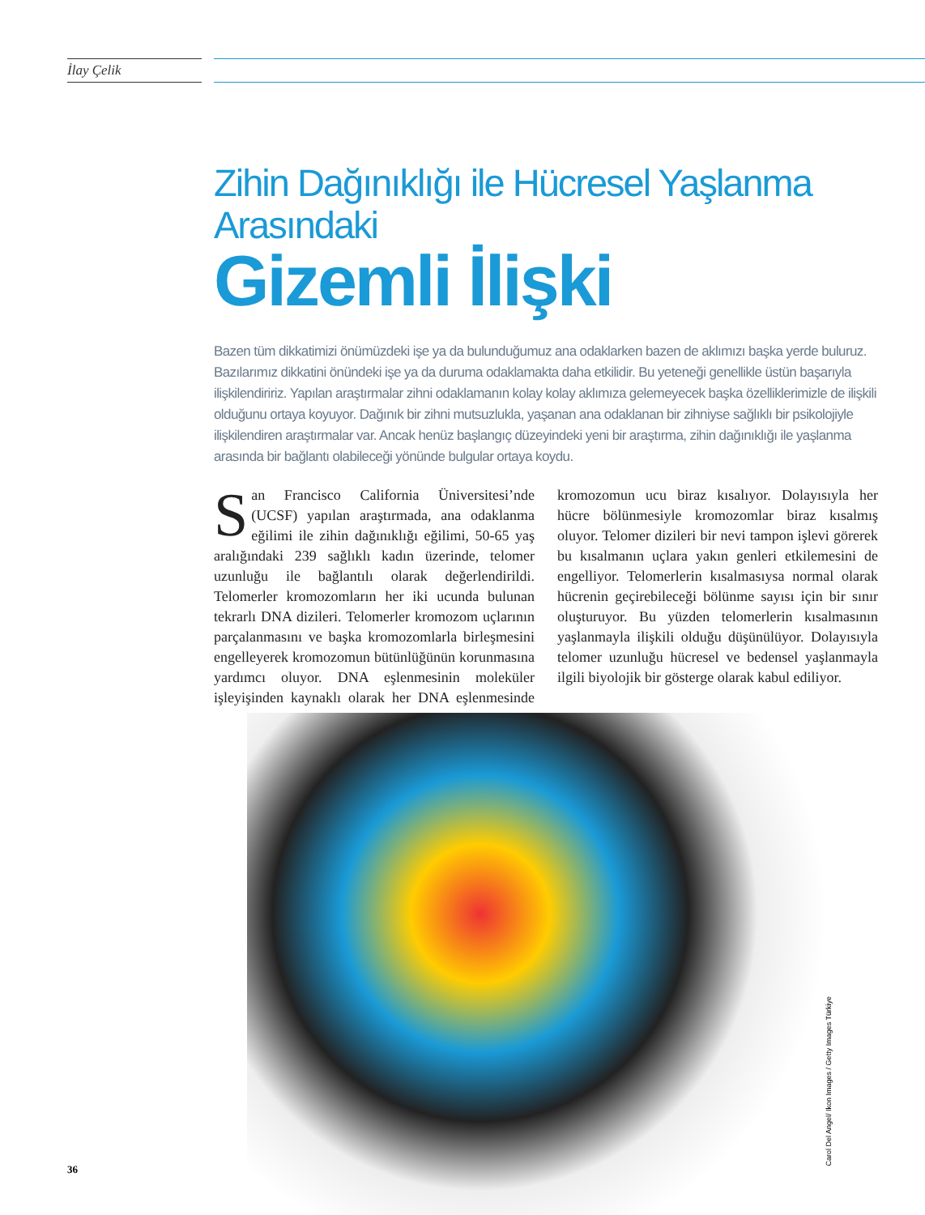İlay Çelik
Zihin Dağınıklığı ile Hücresel Yaşlanma Arasındaki
Gizemli İlişki
Bazen tüm dikkatimizi önümüzdeki işe ya da bulunduğumuz ana odaklarken bazen de aklımızı başka yerde buluruz. Bazılarımız dikkatini önündeki işe ya da duruma odaklamakta daha etkilidir. Bu yeteneği genellikle üstün başarıyla ilişkilendiririz. Yapılan araştırmalar zihni odaklamanın kolay kolay aklımıza gelemeyecek başka özelliklerimizle de ilişkili olduğunu ortaya koyuyor. Dağınık bir zihni mutsuzlukla, yaşanan ana odaklanan bir zihniyse sağlıklı bir psikolojiyle ilişkilendiren araştırmalar var. Ancak henüz başlangıç düzeyindeki yeni bir araştırma, zihin dağınıklığı ile yaşlanma arasında bir bağlantı olabileceği yönünde bulgular ortaya koydu.
San Francisco California Üniversitesi’nde (UCSF) yapılan araştırmada, ana odaklanma eğilimi ile zihin dağınıklığı eğilimi, 50-65 yaş aralığındaki 239 sağlıklı kadın üzerinde, telomer uzunluğu ile bağlantılı olarak değerlendirildi. Telomerler kromozomların her iki ucunda bulunan tekrarlı DNA dizileri. Telomerler kromozom uçlarının parçalanmasını ve başka kromozomlarla birleşmesini engelleyerek kromozomun bütünlüğünün korunmasına yardımcı oluyor. DNA eşlenmesinin moleküler işleyişinden kaynaklı olarak her DNA eşlenmesinde kromozomun ucu biraz kısalıyor. Dolayısıyla her hücre bölünmesiyle kromozomlar biraz kısalmış oluyor. Telomer dizileri bir nevi tampon işlevi görerek bu kısalmanın uçlara yakın genleri etkilemesini de engelliyor. Telomerlerin kısalmasıysa normal olarak hücrenin geçirebileceği bölünme sayısı için bir sınır oluşturuyor. Bu yüzden telomerlerin kısalmasının yaşlanmayla ilişkili olduğu düşünülüyor. Dolayısıyla telomer uzunluğu hücresel ve bedensel yaşlanmayla ilgili biyolojik bir gösterge olarak kabul ediliyor.
Carol Del Angel/ Ikon Images / Getty Images Türkiye
36